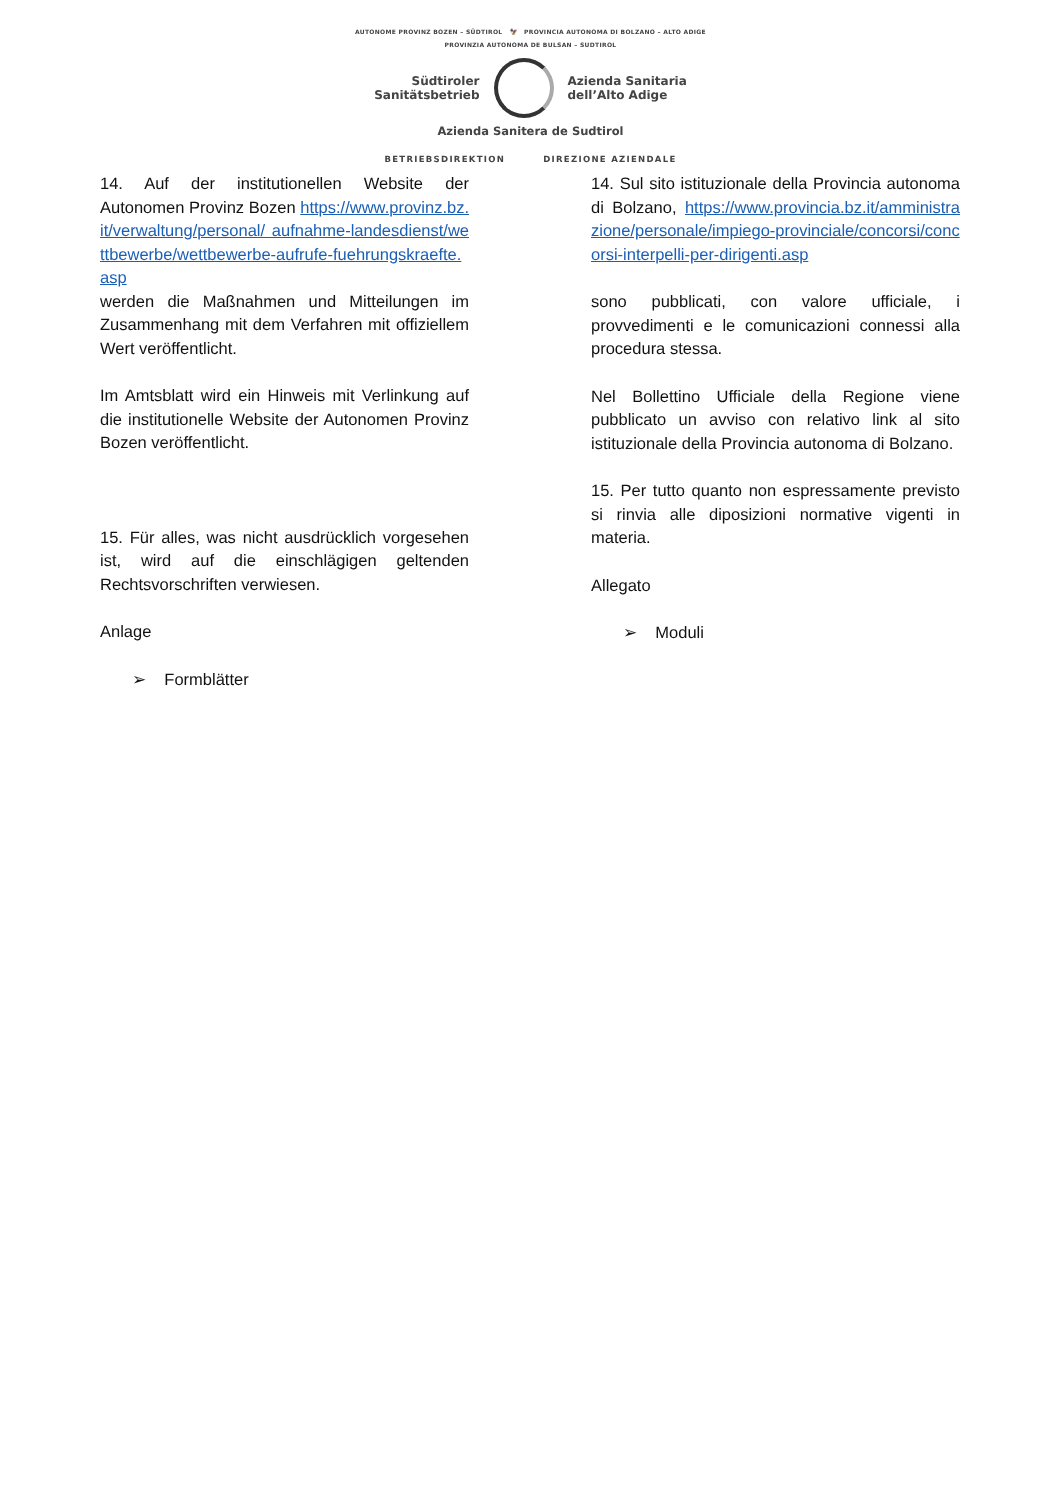AUTONOME PROVINZ BOZEN – SÜDTIROL 🦅 PROVINCIA AUTONOMA DI BOLZANO – ALTO ADIGE
PROVINZIA AUTONOMA DE BULSAN – SUDTIROL
Südtiroler
Sanitätsbetrieb
Azienda Sanitaria
dell’Alto Adige
Azienda Sanitera de Sudtirol
BETRIEBSDIREKTION DIREZIONE AZIENDALE
14. Auf der institutionellen Website der Autonomen Provinz Bozen https://www.provinz.bz.it/verwaltung/personal/ aufnahme-landesdienst/wettbewerbe/wettbewerbe-aufrufe-fuehrungskraefte.asp
werden die Maßnahmen und Mitteilungen im Zusammenhang mit dem Verfahren mit offiziellem Wert veröffentlicht.
Im Amtsblatt wird ein Hinweis mit Verlinkung auf die institutionelle Website der Autonomen Provinz Bozen veröffentlicht.
15. Für alles, was nicht ausdrücklich vorgesehen ist, wird auf die einschlägigen geltenden Rechtsvorschriften verwiesen.
Anlage
➢ Formblätter
14. Sul sito istituzionale della Provincia autonoma di Bolzano, https://www.provincia.bz.it/amministrazione/personale/impiego-provinciale/concorsi/concorsi-interpelli-per-dirigenti.asp
sono pubblicati, con valore ufficiale, i provvedimenti e le comunicazioni connessi alla procedura stessa.
Nel Bollettino Ufficiale della Regione viene pubblicato un avviso con relativo link al sito istituzionale della Provincia autonoma di Bolzano.
15. Per tutto quanto non espressamente previsto si rinvia alle diposizioni normative vigenti in materia.
Allegato
➢ Moduli